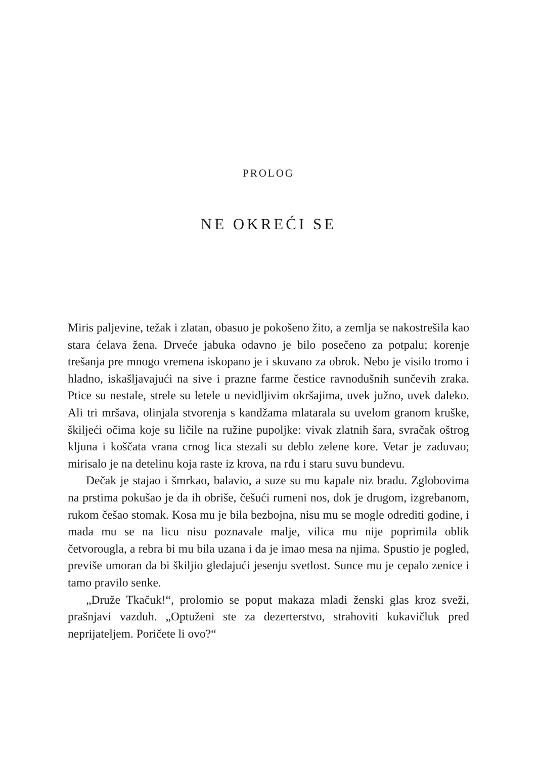PROLOG
NE OKREĆI SE
Miris paljevine, težak i zlatan, obasuo je pokošeno žito, a zemlja se nakostrešila kao stara ćelava žena. Drveće jabuka odavno je bilo posečeno za potpalu; korenje trešanja pre mnogo vremena iskopano je i skuvano za obrok. Nebo je visilo tromo i hladno, iskašljavajući na sive i prazne farme čestice ravnodušnih sunčevih zraka. Ptice su nestale, strele su letele u nevidljivim okršajima, uvek južno, uvek daleko. Ali tri mršava, olinjala stvorenja s kandžama mlatarala su uvelom granom kruške, škiljeći očima koje su ličile na ružine pupoljke: vivak zlatnih šara, svračak oštrog kljuna i koščata vrana crnog lica stezali su deblo zelene kore. Vetar je zaduvao; mirisalo je na detelinu koja raste iz krova, na rđu i staru suvu bundevu.
Dečak je stajao i šmrkao, balavio, a suze su mu kapale niz bradu. Zglobovima na prstima pokušao je da ih obriše, češući rumeni nos, dok je drugom, izgrebanom, rukom češao stomak. Kosa mu je bila bezbojna, nisu mu se mogle odrediti godine, i mada mu se na licu nisu poznavale malje, vilica mu nije poprimila oblik četvorougla, a rebra bi mu bila uzana i da je imao mesa na njima. Spustio je pogled, previše umoran da bi škiljio gledajući jesenju svetlost. Sunce mu je cepalo zenice i tamo pravilo senke.
„Druže Tkačuk!“, prolomio se poput makaza mladi ženski glas kroz sveži, prašnjavi vazduh. „Optuženi ste za dezerterstvo, strahoviti kukavičluk pred neprijateljem. Poričete li ovo?“